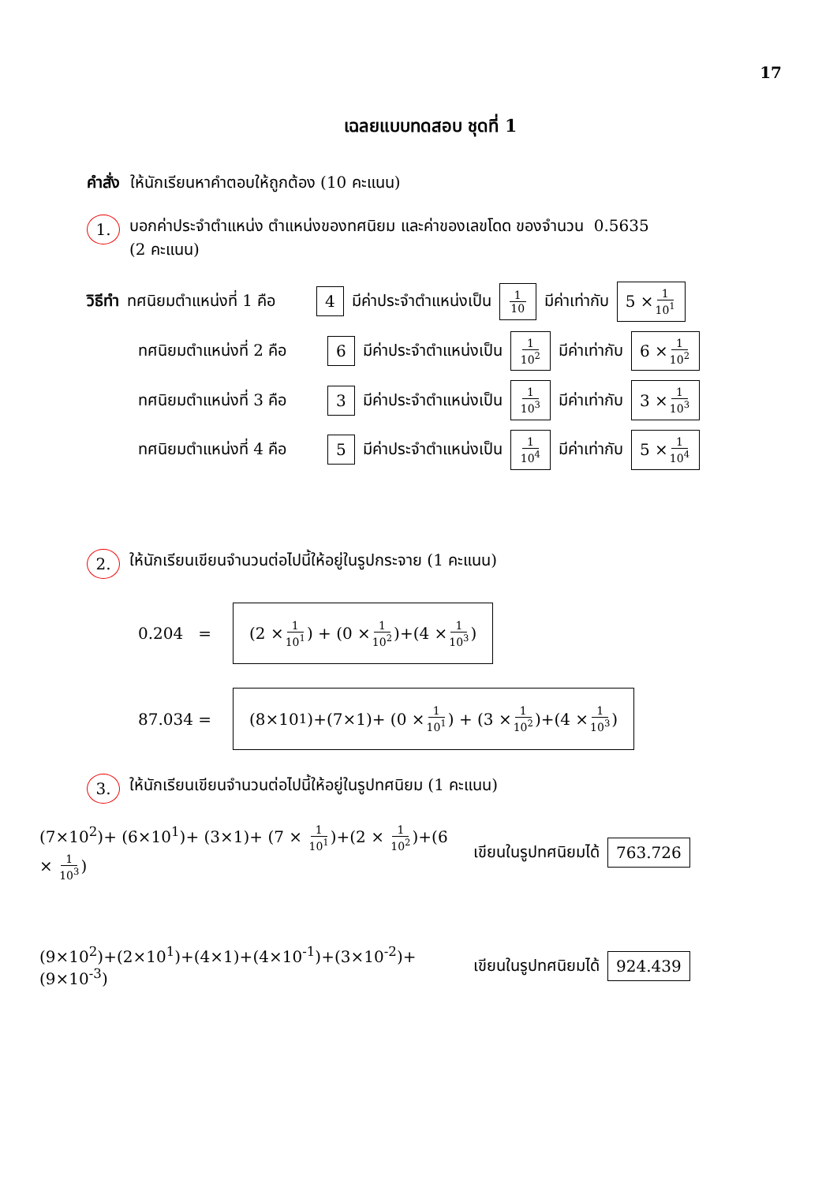17
เฉลยแบบทดสอบ ชุดที่ 1
คำสั่ง ให้นักเรียนหาคำตอบให้ถูกต้อง (10 คะแนน)
1. บอกค่าประจำตำแหน่ง ตำแหน่งของทศนิยม และค่าของเลขโดด ของจำนวน 0.5635
(2 คะแนน)
วิธีทำ ทศนิยมตำแหน่งที่ 1 คือ 4 มีค่าประจำตำแหน่งเป็น 1 10 มีค่าเท่ากับ 5 × 1 10<sup>1</sup>
ทศนิยมตำแหน่งที่ 2 คือ 6 มีค่าประจำตำแหน่งเป็น 1 10<sup>2</sup> มีค่าเท่ากับ 6 × 1 10<sup>2</sup>
ทศนิยมตำแหน่งที่ 3 คือ 3 มีค่าประจำตำแหน่งเป็น 1 10<sup>3</sup> มีค่าเท่ากับ 3 × 1 10<sup>3</sup>
ทศนิยมตำแหน่งที่ 4 คือ 5 มีค่าประจำตำแหน่งเป็น 1 10<sup>4</sup> มีค่าเท่ากับ 5 × 1 10<sup>4</sup>
2. ให้นักเรียนเขียนจำนวนต่อไปนี้ให้อยู่ในรูปกระจาย (1 คะแนน)
0.204 = (2 × 1 10<sup>1</sup>) + (0 × 1 10<sup>2</sup>)+(4 × 1 10<sup>3</sup>)
87.034 = (8×10<sup>1</sup>)+(7×1)+ (0 × 1 10<sup>1</sup>) + (3 × 1 10<sup>2</sup>)+(4 × 1 10<sup>3</sup>)
3. ให้นักเรียนเขียนจำนวนต่อไปนี้ให้อยู่ในรูปทศนิยม (1 คะแนน)
(7×10<sup>2</sup>)+ (6×10<sup>1</sup>)+ (3×1)+ (7 × 1 10<sup>1</sup>)+(2 × 1 10<sup>2</sup>)+(6 × 1 10<sup>3</sup>) เขียนในรูปทศนิยมได้ 763.726
(9×10<sup>2</sup>)+(2×10<sup>1</sup>)+(4×1)+(4×10<sup>-1</sup>)+(3×10<sup>-2</sup>)+(9×10<sup>-3</sup>) เขียนในรูปทศนิยมได้ 924.439